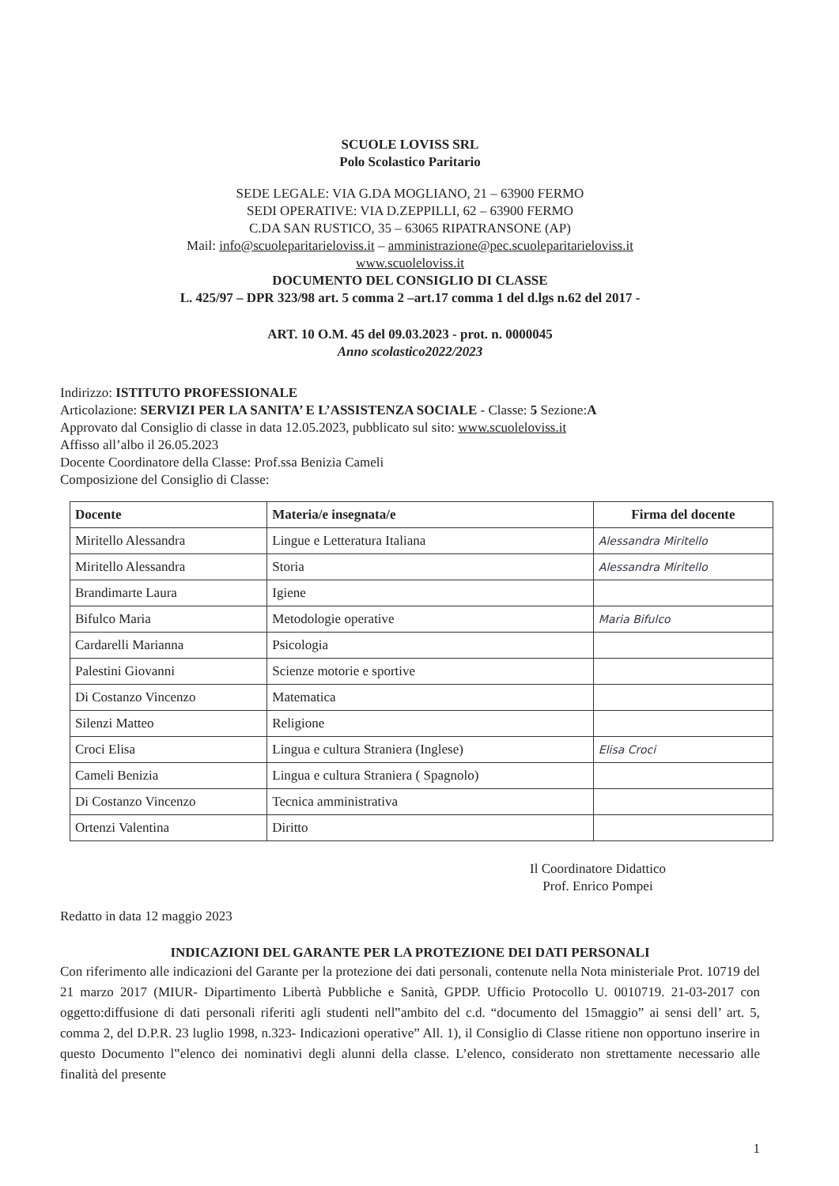SCUOLE LOVISS SRL
Polo Scolastico Paritario
SEDE LEGALE: VIA G.DA MOGLIANO, 21 – 63900 FERMO
SEDI OPERATIVE: VIA D.ZEPPILLI, 62 – 63900 FERMO
C.DA SAN RUSTICO, 35 – 63065 RIPATRANSONE (AP)
Mail: info@scuoleparitarieloviss.it – amministrazione@pec.scuoleparitarieloviss.it
www.scuoleloviss.it
DOCUMENTO DEL CONSIGLIO DI CLASSE
L. 425/97 – DPR 323/98 art. 5 comma 2 –art.17 comma 1 del d.lgs n.62 del 2017 -
ART. 10 O.M. 45 del 09.03.2023 - prot. n. 0000045
Anno scolastico2022/2023
Indirizzo: ISTITUTO PROFESSIONALE
Articolazione: SERVIZI PER LA SANITA’ E L’ASSISTENZA SOCIALE - Classe: 5 Sezione:A
Approvato dal Consiglio di classe in data 12.05.2023, pubblicato sul sito: www.scuoleloviss.it
Affisso all’albo il 26.05.2023
Docente Coordinatore della Classe: Prof.ssa Benizia Cameli
Composizione del Consiglio di Classe:
| Docente | Materia/e insegnata/e | Firma del docente |
| --- | --- | --- |
| Miritello Alessandra | Lingue e Letteratura Italiana | Alessandra Miritello |
| Miritello Alessandra | Storia | Alessandra Miritello |
| Brandimarte Laura | Igiene | |
| Bifulco Maria | Metodologie operative | Maria Bifulco |
| Cardarelli Marianna | Psicologia | |
| Palestini Giovanni | Scienze motorie e sportive | |
| Di Costanzo Vincenzo | Matematica | |
| Silenzi Matteo | Religione | |
| Croci Elisa | Lingua e cultura Straniera (Inglese) | Elisa Croci |
| Cameli Benizia | Lingua e cultura Straniera ( Spagnolo) | |
| Di Costanzo Vincenzo | Tecnica amministrativa | |
| Ortenzi Valentina | Diritto | |
Il Coordinatore Didattico
Prof. Enrico Pompei
Redatto in data 12 maggio 2023
INDICAZIONI DEL GARANTE PER LA PROTEZIONE DEI DATI PERSONALI
Con riferimento alle indicazioni del Garante per la protezione dei dati personali, contenute nella Nota ministeriale Prot. 10719 del 21 marzo 2017 (MIUR- Dipartimento Libertà Pubbliche e Sanità, GPDP. Ufficio Protocollo U. 0010719. 21-03-2017 con oggetto:diffusione di dati personali riferiti agli studenti nell‟ambito del c.d. “documento del 15maggio” ai sensi dell’ art. 5, comma 2, del D.P.R. 23 luglio 1998, n.323- Indicazioni operative” All. 1), il Consiglio di Classe ritiene non opportuno inserire in questo Documento l‟elenco dei nominativi degli alunni della classe. L’elenco, considerato non strettamente necessario alle finalità del presente
1